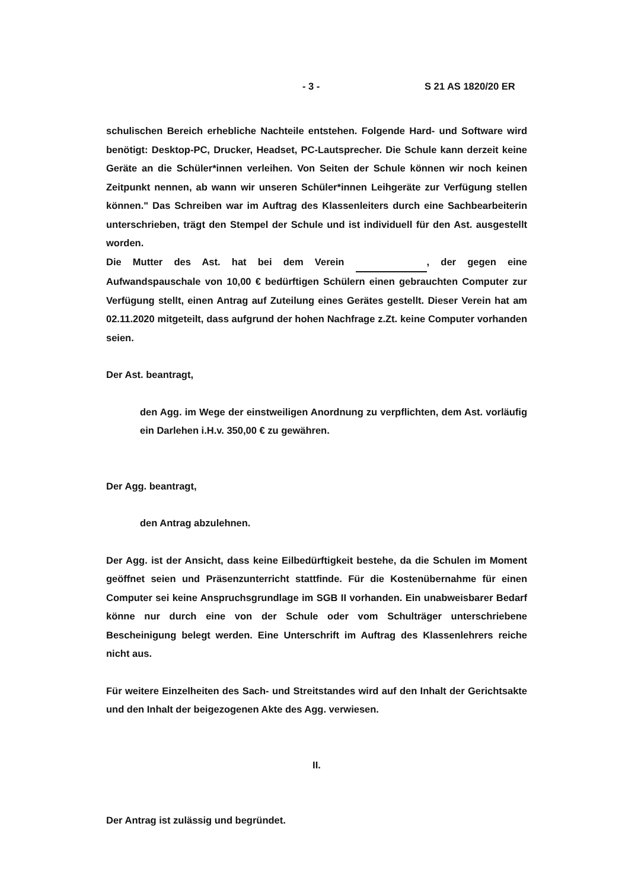- 3 - S 21 AS 1820/20 ER
schulischen Bereich erhebliche Nachteile entstehen. Folgende Hard- und Software wird benötigt: Desktop-PC, Drucker, Headset, PC-Lautsprecher. Die Schule kann derzeit keine Geräte an die Schüler*innen verleihen. Von Seiten der Schule können wir noch keinen Zeitpunkt nennen, ab wann wir unseren Schüler*innen Leihgeräte zur Verfügung stellen können." Das Schreiben war im Auftrag des Klassenleiters durch eine Sachbearbeiterin unterschrieben, trägt den Stempel der Schule und ist individuell für den Ast. ausgestellt worden.
Die Mutter des Ast. hat bei dem Verein , der gegen eine Aufwandspauschale von 10,00 € bedürftigen Schülern einen gebrauchten Computer zur Verfügung stellt, einen Antrag auf Zuteilung eines Gerätes gestellt. Dieser Verein hat am 02.11.2020 mitgeteilt, dass aufgrund der hohen Nachfrage z.Zt. keine Computer vorhanden seien.
Der Ast. beantragt,
den Agg. im Wege der einstweiligen Anordnung zu verpflichten, dem Ast. vorläufig ein Darlehen i.H.v. 350,00 € zu gewähren.
Der Agg. beantragt,
den Antrag abzulehnen.
Der Agg. ist der Ansicht, dass keine Eilbedürftigkeit bestehe, da die Schulen im Moment geöffnet seien und Präsenzunterricht stattfinde. Für die Kostenübernahme für einen Computer sei keine Anspruchsgrundlage im SGB II vorhanden. Ein unabweisbarer Bedarf könne nur durch eine von der Schule oder vom Schulträger unterschriebene Bescheinigung belegt werden. Eine Unterschrift im Auftrag des Klassenlehrers reiche nicht aus.
Für weitere Einzelheiten des Sach- und Streitstandes wird auf den Inhalt der Gerichtsakte und den Inhalt der beigezogenen Akte des Agg. verwiesen.
II.
Der Antrag ist zulässig und begründet.